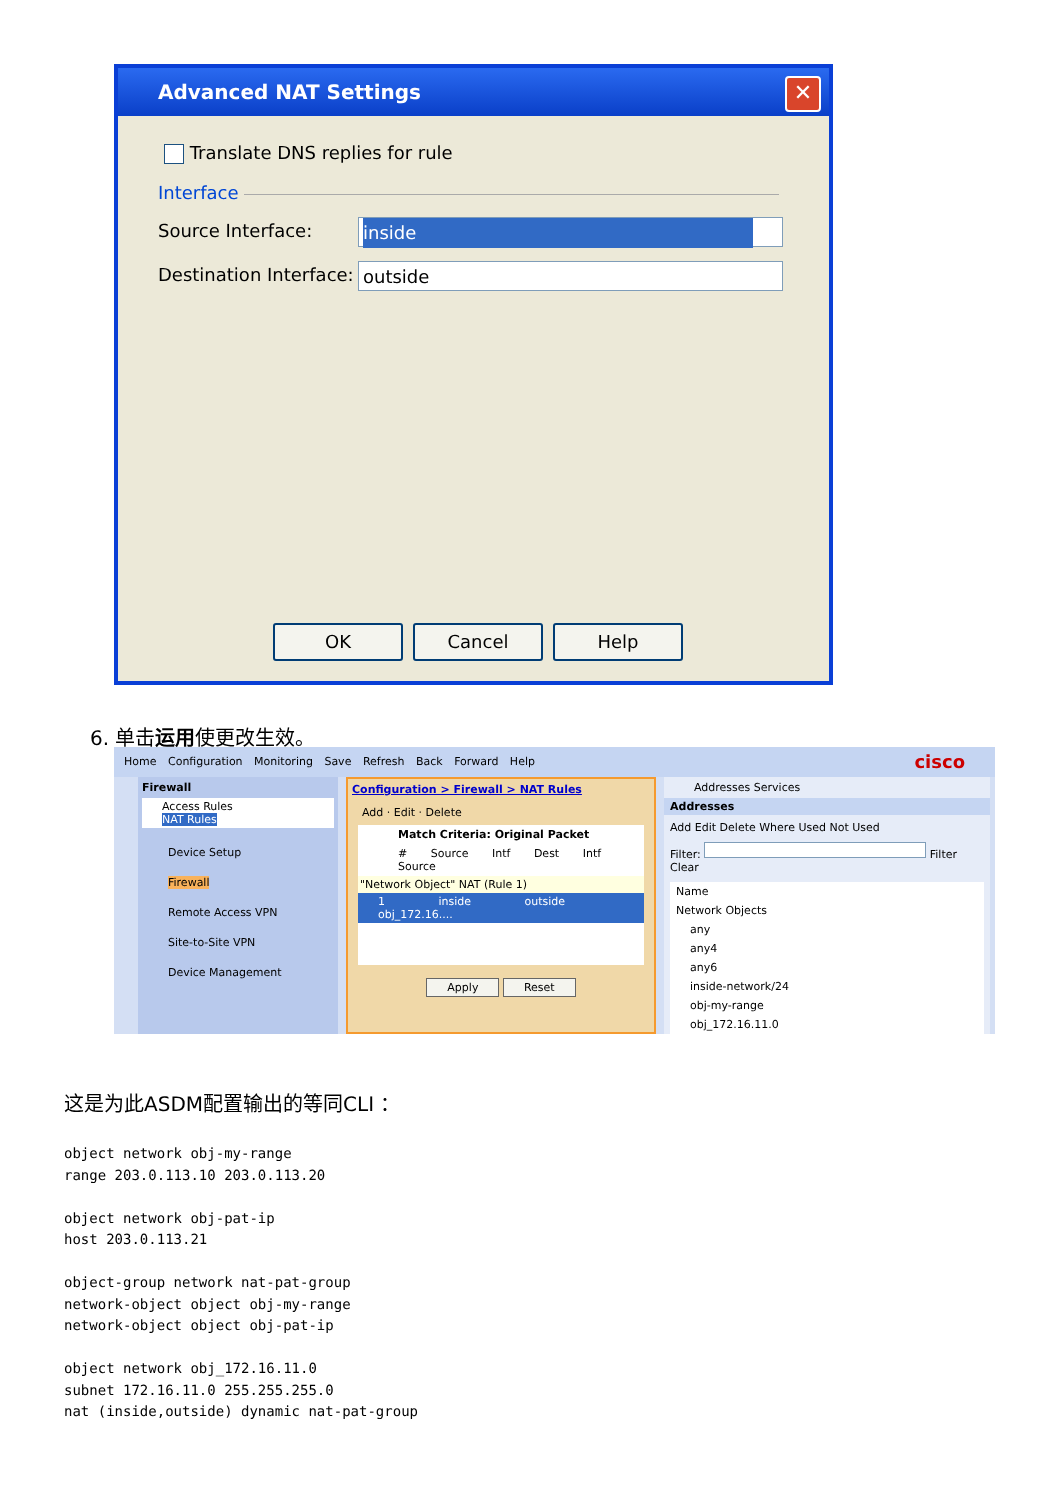Advanced NAT Settings ✕
Translate DNS replies for rule
Interface
Source Interface: inside
Destination Interface: outside
OK Cancel Help
6. 单击运用使更改生效。
Home Configuration Monitoring Save Refresh Back Forward Help cisco
Firewall
Access Rules
NAT Rules
Device Setup
Firewall
Remote Access VPN
Site-to-Site VPN
Device Management
Configuration > Firewall > NAT Rules
Add · Edit · Delete
Match Criteria: Original Packet
# Source Intf Dest Intf Source
"Network Object" NAT (Rule 1)
1 inside outside obj_172.16....
Apply Reset
Addresses Services
Addresses
Add Edit Delete Where Used Not Used
Filter: Filter Clear
Name
Network Objects
any
any4
any6
inside-network/24
obj-my-range
obj_172.16.11.0
这是为此ASDM配置输出的等同CLI ：
object network obj-my-range
range 203.0.113.10 203.0.113.20

object network obj-pat-ip
host 203.0.113.21

object-group network nat-pat-group
network-object object obj-my-range
network-object object obj-pat-ip

object network obj_172.16.11.0
subnet 172.16.11.0 255.255.255.0
nat (inside,outside) dynamic nat-pat-group